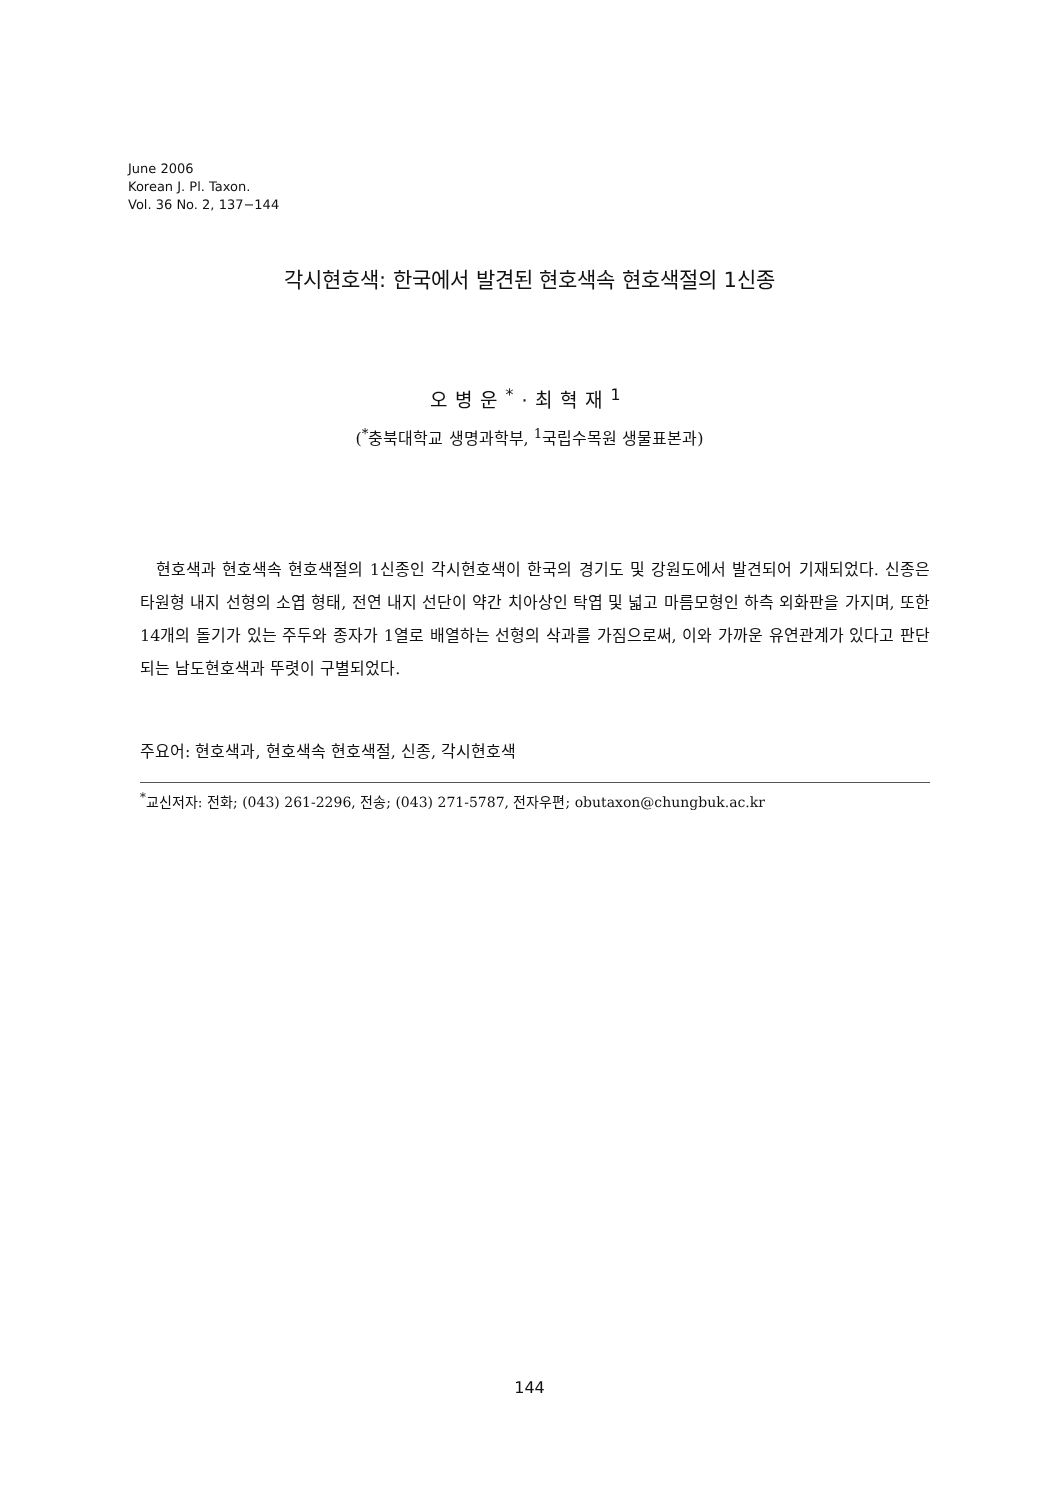June 2006
Korean J. Pl. Taxon.
Vol. 36 No. 2, 137−144
각시현호색: 한국에서 발견된 현호색속 현호색절의 1신종
오병운<sup>*</sup>·최혁재<sup>1</sup>
(<sup>*</sup>충북대학교 생명과학부, <sup>1</sup>국립수목원 생물표본과)
현호색과 현호색속 현호색절의 1신종인 각시현호색이 한국의 경기도 및 강원도에서 발견되어 기재되었다. 신종은 타원형 내지 선형의 소엽 형태, 전연 내지 선단이 약간 치아상인 탁엽 및 넓고 마름모형인 하측 외화판을 가지며, 또한 14개의 돌기가 있는 주두와 종자가 1열로 배열하는 선형의 삭과를 가짐으로써, 이와 가까운 유연관계가 있다고 판단되는 남도현호색과 뚜렷이 구별되었다.
주요어: 현호색과, 현호색속 현호색절, 신종, 각시현호색
<sup>*</sup> 교신저자: 전화; (043) 261-2296, 전송; (043) 271-5787, 전자우편; obutaxon@chungbuk.ac.kr
144